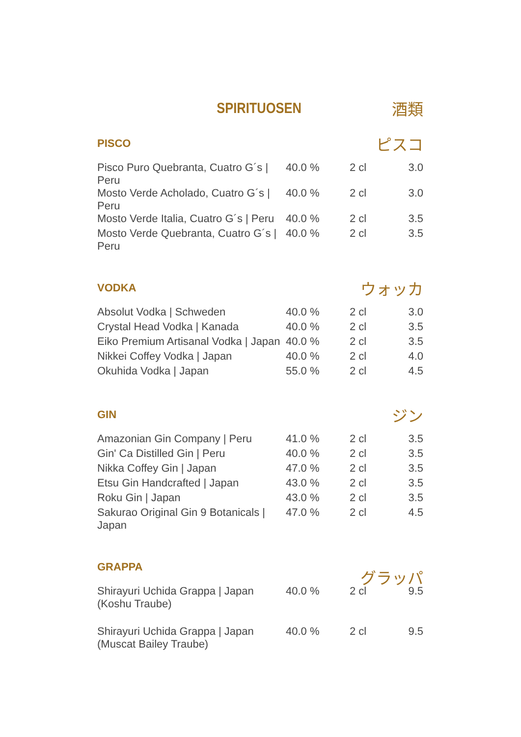SPIRITUOSEN 酒類
PISCO
ピスコ
| Pisco Puro Quebranta, Cuatro G´s / Peru | 40.0 % | 2 cl | 3.0 |
| Mosto Verde Acholado, Cuatro G´s / Peru | 40.0 % | 2 cl | 3.0 |
| Mosto Verde Italia, Cuatro G´s / Peru | 40.0 % | 2 cl | 3.5 |
| Mosto Verde Quebranta, Cuatro G´s / Peru | 40.0 % | 2 cl | 3.5 |
VODKA
ウォッカ
| Absolut Vodka / Schweden | 40.0 % | 2 cl | 3.0 |
| Crystal Head Vodka / Kanada | 40.0 % | 2 cl | 3.5 |
| Eiko Premium Artisanal Vodka / Japan | 40.0 % | 2 cl | 3.5 |
| Nikkei Coffey Vodka / Japan | 40.0 % | 2 cl | 4.0 |
| Okuhida Vodka / Japan | 55.0 % | 2 cl | 4.5 |
GIN
ジン
| Amazonian Gin Company / Peru | 41.0 % | 2 cl | 3.5 |
| Gin' Ca Distilled Gin / Peru | 40.0 % | 2 cl | 3.5 |
| Nikka Coffey Gin / Japan | 47.0 % | 2 cl | 3.5 |
| Etsu Gin Handcrafted / Japan | 43.0 % | 2 cl | 3.5 |
| Roku Gin / Japan | 43.0 % | 2 cl | 3.5 |
| Sakurao Original Gin 9 Botanicals / Japan | 47.0 % | 2 cl | 4.5 |
GRAPPA
グラッパ
| Shirayuri Uchida Grappa / Japan (Koshu Traube) | 40.0 % | 2 cl | 9.5 |
| Shirayuri Uchida Grappa / Japan (Muscat Bailey Traube) | 40.0 % | 2 cl | 9.5 |